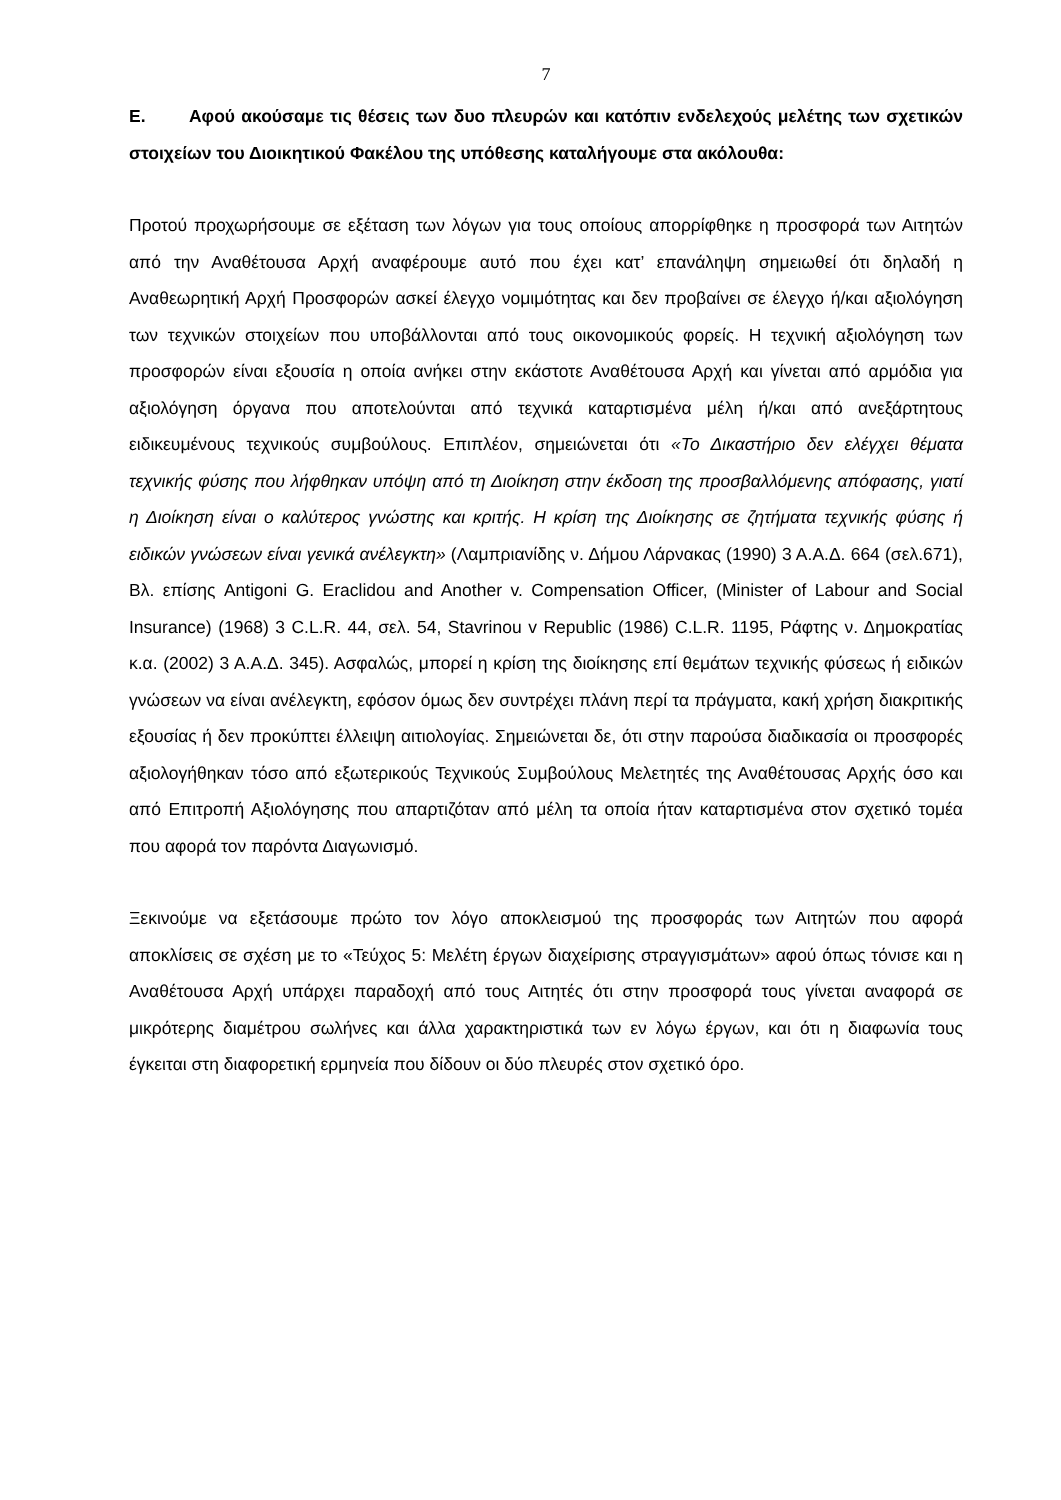7
Ε. Αφού ακούσαμε τις θέσεις των δυο πλευρών και κατόπιν ενδελεχούς μελέτης των σχετικών στοιχείων του Διοικητικού Φακέλου της υπόθεσης καταλήγουμε στα ακόλουθα:
Προτού προχωρήσουμε σε εξέταση των λόγων για τους οποίους απορρίφθηκε η προσφορά των Αιτητών από την Αναθέτουσα Αρχή αναφέρουμε αυτό που έχει κατ’ επανάληψη σημειωθεί ότι δηλαδή η Αναθεωρητική Αρχή Προσφορών ασκεί έλεγχο νομιμότητας και δεν προβαίνει σε έλεγχο ή/και αξιολόγηση των τεχνικών στοιχείων που υποβάλλονται από τους οικονομικούς φορείς. Η τεχνική αξιολόγηση των προσφορών είναι εξουσία η οποία ανήκει στην εκάστοτε Αναθέτουσα Αρχή και γίνεται από αρμόδια για αξιολόγηση όργανα που αποτελούνται από τεχνικά καταρτισμένα μέλη ή/και από ανεξάρτητους ειδικευμένους τεχνικούς συμβούλους. Επιπλέον, σημειώνεται ότι «Το Δικαστήριο δεν ελέγχει θέματα τεχνικής φύσης που λήφθηκαν υπόψη από τη Διοίκηση στην έκδοση της προσβαλλόμενης απόφασης, γιατί η Διοίκηση είναι ο καλύτερος γνώστης και κριτής. Η κρίση της Διοίκησης σε ζητήματα τεχνικής φύσης ή ειδικών γνώσεων είναι γενικά ανέλεγκτη» (Λαμπριανίδης ν. Δήμου Λάρνακας (1990) 3 Α.Α.Δ. 664 (σελ.671), Βλ. επίσης Antigoni G. Eraclidou and Another v. Compensation Officer, (Minister of Labour and Social Insurance) (1968) 3 C.L.R. 44, σελ. 54, Stavrinou v Republic (1986) C.L.R. 1195, Ράφτης ν. Δημοκρατίας κ.α. (2002) 3 Α.Α.Δ. 345). Ασφαλώς, μπορεί η κρίση της διοίκησης επί θεμάτων τεχνικής φύσεως ή ειδικών γνώσεων να είναι ανέλεγκτη, εφόσον όμως δεν συντρέχει πλάνη περί τα πράγματα, κακή χρήση διακριτικής εξουσίας ή δεν προκύπτει έλλειψη αιτιολογίας. Σημειώνεται δε, ότι στην παρούσα διαδικασία οι προσφορές αξιολογήθηκαν τόσο από εξωτερικούς Τεχνικούς Συμβούλους Μελετητές της Αναθέτουσας Αρχής όσο και από Επιτροπή Αξιολόγησης που απαρτιζόταν από μέλη τα οποία ήταν καταρτισμένα στον σχετικό τομέα που αφορά τον παρόντα Διαγωνισμό.
Ξεκινούμε να εξετάσουμε πρώτο τον λόγο αποκλεισμού της προσφοράς των Αιτητών που αφορά αποκλίσεις σε σχέση με το «Τεύχος 5: Μελέτη έργων διαχείρισης στραγγισμάτων» αφού όπως τόνισε και η Αναθέτουσα Αρχή υπάρχει παραδοχή από τους Αιτητές ότι στην προσφορά τους γίνεται αναφορά σε μικρότερης διαμέτρου σωλήνες και άλλα χαρακτηριστικά των εν λόγω έργων, και ότι η διαφωνία τους έγκειται στη διαφορετική ερμηνεία που δίδουν οι δύο πλευρές στον σχετικό όρο.